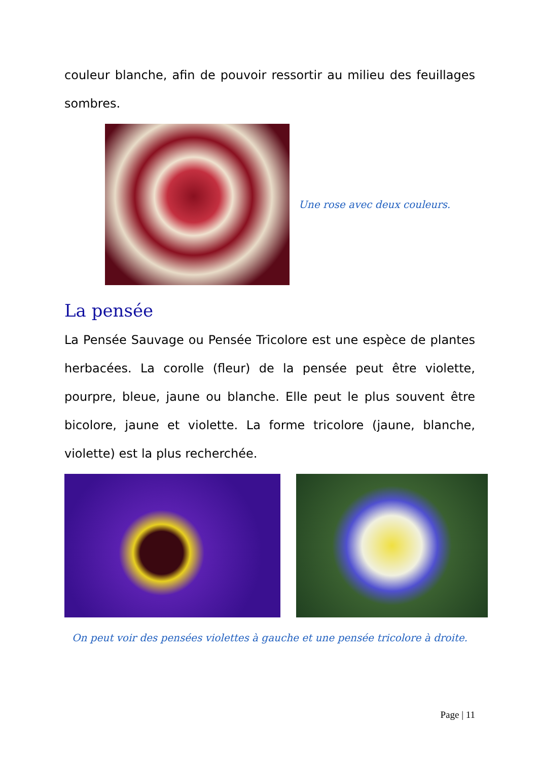couleur blanche, afin de pouvoir ressortir au milieu des feuillages sombres.
Une rose avec deux couleurs.
La pensée
La Pensée Sauvage ou Pensée Tricolore est une espèce de plantes herbacées. La corolle (fleur) de la pensée peut être violette, pourpre, bleue, jaune ou blanche. Elle peut le plus souvent être bicolore, jaune et violette. La forme tricolore (jaune, blanche, violette) est la plus recherchée.
On peut voir des pensées violettes à gauche et une pensée tricolore à droite.
Page | 11